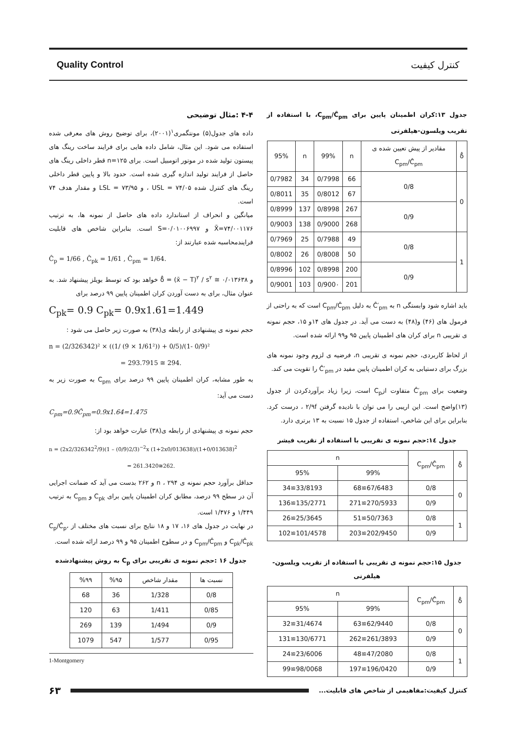Quality Control کنترل کیفیت
جدول ۱۳:کران اطمینان پایین برای C<sub>pm</sub>/Ĉ<sub>pm</sub>، با استفاده از تقریب ویلسون-هیلفرتی
| δ̂ | مقادیر از پیش تعیین شده ی C<sub>pm</sub>/Ĉ<sub>pm</sub> | n | 99% | n | 95% |
| --- | --- | --- | --- | --- | --- |
| 0 | 0/8 | 66 | 0/7998 | 34 | 0/7982 |
| | | 67 | 0/8012 | 35 | 0/8011 |
| | 0/9 | 267 | 0/8998 | 137 | 0/8999 |
| | | 268 | 0/9000 | 138 | 0/9003 |
| 1 | 0/8 | 49 | 0/7988 | 25 | 0/7969 |
| | | 50 | 0/8008 | 26 | 0/8002 |
| | 0/9 | 200 | 0/8998 | 102 | 0/8996 |
| | | 201 | 0/900۰ | 103 | 0/9001 |
باید اشاره شود وابستگی n به Ĉ′<sub>pm</sub> به دلیل C<sub>pm</sub>/Ĉ<sub>pm</sub> است که به راحتی از فرمول های (۴۶) و(۴۸) به دست می آید. در جدول های ۱۴و ۱۵، حجم نمونه ی تقریبی n برای کران های اطمینان پایین ۹۵ و۹۹ ارائه شده است.
از لحاظ کاربردی، حجم نمونه ی تقریبی n، فرضیه ی لزوم وجود نمونه های بزرگ برای دستیابی به کران اطمینان پایین مفید در Ĉ′<sub>pm</sub> را تقویت می کند.
وضعیت برای Ĉ′<sub>pm</sub> متفاوت ازC<sub>p</sub> است، زیرا زیاد برآوردکردن از جدول (۱۳)واضح است. این اریبی را می توان با نادیده گرفتن ۲/۹f ، درست کرد. بنابراین برای این شاخص، استفاده از جدول ۱۵ نسبت به ۱۳ برتری دارد.
جدول ۱٤:حجم نمونه ی تقریبی با استفاده از تقریب فیشر
| δ̂ | C<sub>pm</sub>/Ĉ<sub>pm</sub> | n | |
| --- | --- | --- | --- |
| | | 99% | 95% |
| 0 | 0/8 | 67/6483≅68 | 33/8193≅34 |
| | 0/9 | 270/5933≅271 | 135/2771≅136 |
| 1 | 0/8 | 50/7363≅51 | 25/3645≅26 |
| | 0/9 | 202/9450≅203 | 101/4578≅102 |
جدول ۱۵:حجم نمونه ی تقریبی با استفاده از تقریب ویلسون-هیلفرتی
| δ̂ | C<sub>pm</sub>/Ĉ<sub>pm</sub> | n | |
| --- | --- | --- | --- |
| | | 99% | 95% |
| 0 | 0/8 | 62/9440≅63 | 31/4674≅32 |
| | 0/9 | 261/3893≅262 | 130/6771≅131 |
| 1 | 0/8 | 47/2080≅48 | 23/6006≅24 |
| | 0/9 | 196/0420≅197 | 98/0068≅99 |
۴-۴ :مثال توضیحی
داده های جدول(۵) مونتگمری<sup>۱</sup>(۲۰۰۱)، برای توضیح روش های معرفی شده استفاده می شود. این مثال، شامل داده هایی برای فرایند ساخت رینگ های پیستون تولید شده در موتور اتومبیل است. برای n=۱۲۵ قطر داخلی رینگ های حاصل از فرایند تولید اندازه گیری شده است. حدود بالا و پایین قطر داخلی رینگ های کنترل شده USL = ۷۴/۰۵ ، و LSL = ۷۳/۹۵ و مقدار هدف ۷۴ است.
میانگین و انحراف از استاندارد داده های حاصل از نمونه ها، به ترتیب X̄=۷۴/۰۰۱۱۷۶ و S=۰/۰۱۰۰۶۹۹۷ است. بنابراین شاخص های قابلیت فرایندمحاسبه شده عبارتند از:
Ĉ<sub>p</sub> = 1/66 , Ĉ<sub>pk</sub> = 1/61 , Ĉ<sub>pm</sub> = 1/64.
و δ̂ = (x̄ − T)<sup>۲</sup> / s<sup>۲</sup> ≅ ۰/۰۱۳۶۳۸ خواهد بود که توسط بویلز پیشنهاد شد. به عنوان مثال، برای به دست آوردن کران اطمینان پایین ۹۹ درصد برای
C<sub>pk</sub>= 0.9 C<sub>pk</sub>= 0.9x1.61=1.449
حجم نمونه ی پیشنهادی از رابطه ی(۳۸) به صورت زیر حاصل می شود :
n = (2/326342)² × ((1/ (9 × 1/61²)) + 0/5)/(1- 0/9)²
= 293.7915 ≅ 294.
به طور مشابه، کران اطمینان پایین ۹۹ درصد برای C<sub>pm</sub> به صورت زیر به دست می آید:
C<sub>pm</sub>=0.9Ĉ<sub>pm</sub>=0.9x1.64=1.475
حجم نمونه ی پیشنهادی از رابطه ی(۳۸) عبارت خواهد بود از:
n = (2x2/326342<sup>2</sup>/9)(1 – (0/9)2/3)<sup>−2</sup>x (1+2x0/013638)/(1+0/013638)<sup>2</sup>
= 261.3420≅262.
حداقل برآورد حجم نمونه ی n ، ۲۹۴ و ۲۶۲ بدست می آید که ضمانت اجرایی آن در سطح ۹۹ درصد، مطابق کران اطمینان پایین برای C<sub>pk</sub> و C<sub>pm</sub> به ترتیب ۱/۴۴۹ و ۱/۴۷۶ است.
در نهایت در جدول های ۱۶، ۱۷ و ۱۸ نتایج برای نسبت های مختلف از C<sub>p</sub>/Ĉ<sub>p</sub>، C<sub>pk</sub>/Ĉ<sub>pk</sub> و C<sub>pm</sub>/Ĉ<sub>pm</sub> و در سطوح اطمینان ۹۵ و ۹۹ درصد ارائه شده است.
جدول ۱۶ :حجم نمونه ی تقریبی برای C<sub>p</sub> به روش پیشنهادشده
| نسبت ها | مقدار شاخص | %۹۵ | %۹۹ |
| --- | --- | --- | --- |
| 0/8 | 1/328 | 36 | 68 |
| 0/85 | 1/411 | 63 | 120 |
| 0/9 | 1/494 | 139 | 269 |
| 0/95 | 1/577 | 547 | 1079 |
1-Montgomery
کنترل کیفیت:مفاهیمی از شاخص های قابلیت... ۶۳